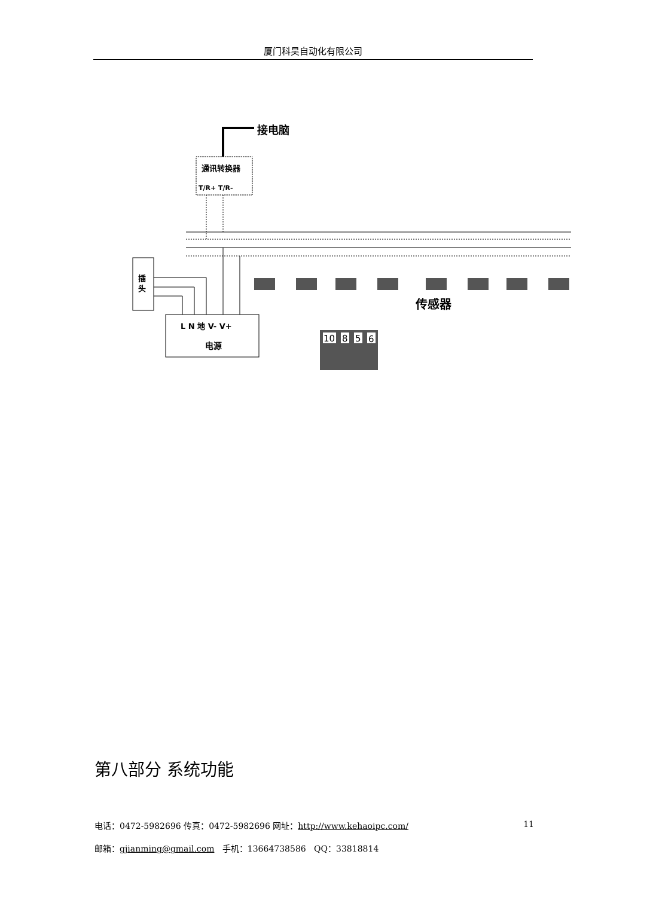厦门科昊自动化有限公司
接电脑
通讯转换器
T/R+ T/R-
传感器
插
头
L N 地 V- V+
电源
10
8
5
6
第八部分 系统功能
电话：0472-5982696 传真：0472-5982696 网址：http://www.kehaoipc.com/ 11
邮箱：gjianming@gmail.com 手机：13664738586 QQ：33818814